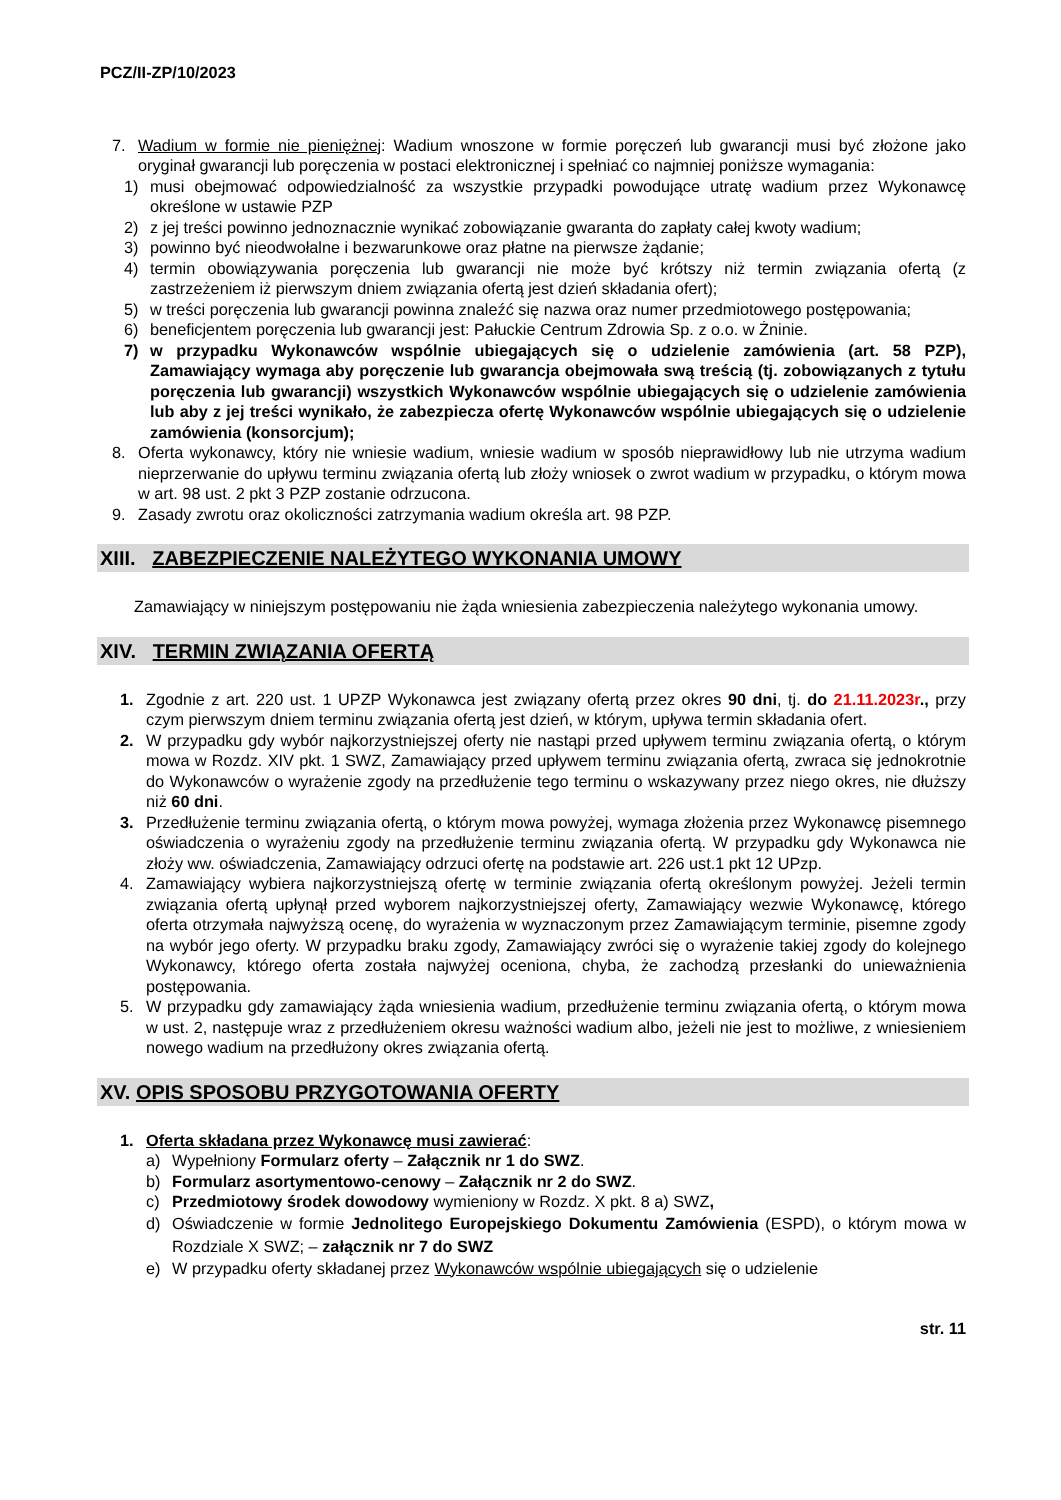PCZ/II-ZP/10/2023
7. Wadium w formie nie pieniężnej: Wadium wnoszone w formie poręczeń lub gwarancji musi być złożone jako oryginał gwarancji lub poręczenia w postaci elektronicznej i spełniać co najmniej poniższe wymagania:
1) musi obejmować odpowiedzialność za wszystkie przypadki powodujące utratę wadium przez Wykonawcę określone w ustawie PZP
2) z jej treści powinno jednoznacznie wynikać zobowiązanie gwaranta do zapłaty całej kwoty wadium;
3) powinno być nieodwołalne i bezwarunkowe oraz płatne na pierwsze żądanie;
4) termin obowiązywania poręczenia lub gwarancji nie może być krótszy niż termin związania ofertą (z zastrzeżeniem iż pierwszym dniem związania ofertą jest dzień składania ofert);
5) w treści poręczenia lub gwarancji powinna znaleźć się nazwa oraz numer przedmiotowego postępowania;
6) beneficjentem poręczenia lub gwarancji jest: Pałuckie Centrum Zdrowia Sp. z o.o. w Żninie.
7) w przypadku Wykonawców wspólnie ubiegających się o udzielenie zamówienia (art. 58 PZP), Zamawiający wymaga aby poręczenie lub gwarancja obejmowała swą treścią (tj. zobowiązanych z tytułu poręczenia lub gwarancji) wszystkich Wykonawców wspólnie ubiegających się o udzielenie zamówienia lub aby z jej treści wynikało, że zabezpiecza ofertę Wykonawców wspólnie ubiegających się o udzielenie zamówienia (konsorcjum);
8. Oferta wykonawcy, który nie wniesie wadium, wniesie wadium w sposób nieprawidłowy lub nie utrzyma wadium nieprzerwanie do upływu terminu związania ofertą lub złoży wniosek o zwrot wadium w przypadku, o którym mowa w art. 98 ust. 2 pkt 3 PZP zostanie odrzucona.
9. Zasady zwrotu oraz okoliczności zatrzymania wadium określa art. 98 PZP.
XIII. ZABEZPIECZENIE NALEŻYTEGO WYKONANIA UMOWY
Zamawiający w niniejszym postępowaniu nie żąda wniesienia zabezpieczenia należytego wykonania umowy.
XIV. TERMIN ZWIĄZANIA OFERTĄ
1. Zgodnie z art. 220 ust. 1 UPZP Wykonawca jest związany ofertą przez okres 90 dni, tj. do 21.11.2023r., przy czym pierwszym dniem terminu związania ofertą jest dzień, w którym, upływa termin składania ofert.
2. W przypadku gdy wybór najkorzystniejszej oferty nie nastąpi przed upływem terminu związania ofertą, o którym mowa w Rozdz. XIV pkt. 1 SWZ, Zamawiający przed upływem terminu związania ofertą, zwraca się jednokrotnie do Wykonawców o wyrażenie zgody na przedłużenie tego terminu o wskazywany przez niego okres, nie dłuższy niż 60 dni.
3. Przedłużenie terminu związania ofertą, o którym mowa powyżej, wymaga złożenia przez Wykonawcę pisemnego oświadczenia o wyrażeniu zgody na przedłużenie terminu związania ofertą. W przypadku gdy Wykonawca nie złoży ww. oświadczenia, Zamawiający odrzuci ofertę na podstawie art. 226 ust.1 pkt 12 UPzp.
4. Zamawiający wybiera najkorzystniejszą ofertę w terminie związania ofertą określonym powyżej. Jeżeli termin związania ofertą upłynął przed wyborem najkorzystniejszej oferty, Zamawiający wezwie Wykonawcę, którego oferta otrzymała najwyższą ocenę, do wyrażenia w wyznaczonym przez Zamawiającym terminie, pisemne zgody na wybór jego oferty. W przypadku braku zgody, Zamawiający zwróci się o wyrażenie takiej zgody do kolejnego Wykonawcy, którego oferta została najwyżej oceniona, chyba, że zachodzą przesłanki do unieważnienia postępowania.
5. W przypadku gdy zamawiający żąda wniesienia wadium, przedłużenie terminu związania ofertą, o którym mowa w ust. 2, następuje wraz z przedłużeniem okresu ważności wadium albo, jeżeli nie jest to możliwe, z wniesieniem nowego wadium na przedłużony okres związania ofertą.
XV. OPIS SPOSOBU PRZYGOTOWANIA OFERTY
1. Oferta składana przez Wykonawcę musi zawierać:
a) Wypełniony Formularz oferty – Załącznik nr 1 do SWZ.
b) Formularz asortymentowo-cenowy – Załącznik nr 2 do SWZ.
c) Przedmiotowy środek dowodowy wymieniony w Rozdz. X pkt. 8 a) SWZ,
d) Oświadczenie w formie Jednolitego Europejskiego Dokumentu Zamówienia (ESPD), o którym mowa w Rozdziale X SWZ; – załącznik nr 7 do SWZ
e) W przypadku oferty składanej przez Wykonawców wspólnie ubiegających się o udzielenie
str. 11